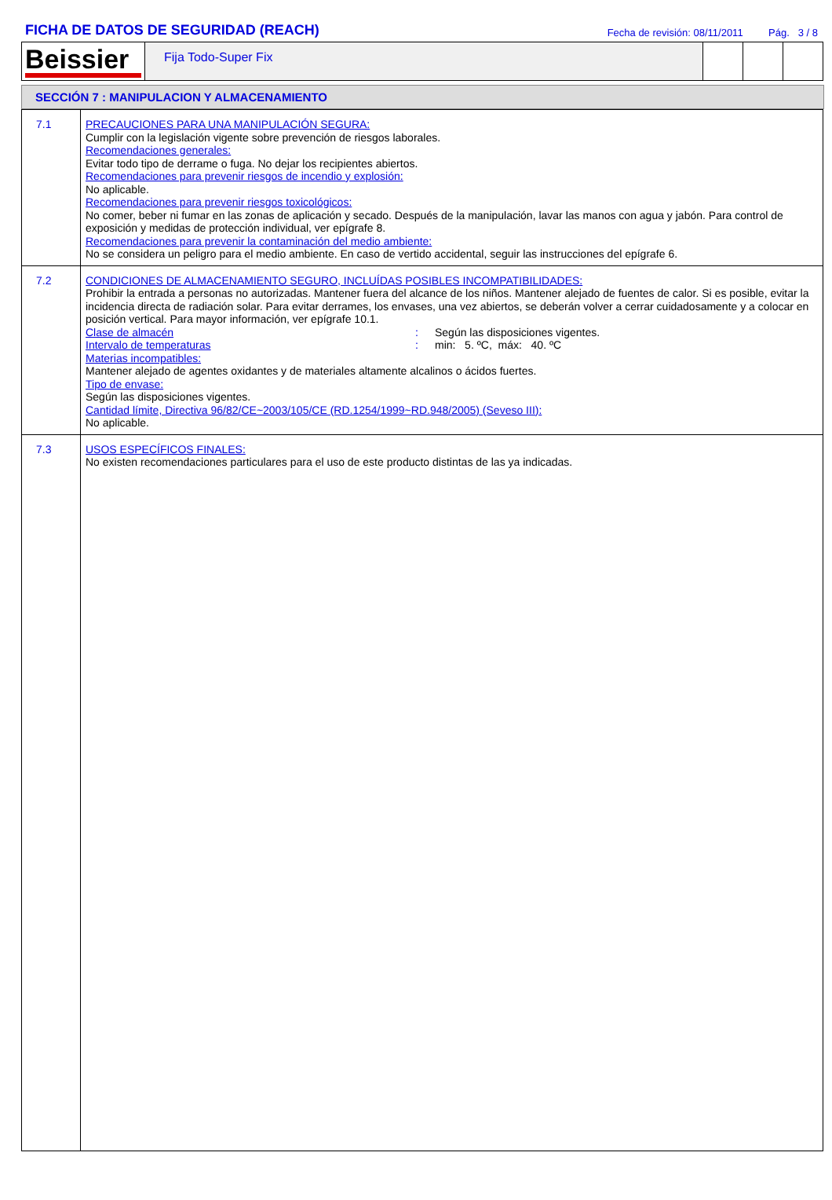FICHA DE DATOS DE SEGURIDAD (REACH)
Fecha de revisión: 08/11/2011 Pág. 3 / 8
Beissier
Fija Todo-Super Fix
SECCIÓN 7 : MANIPULACION Y ALMACENAMIENTO
| 7.1 | PRECAUCIONES PARA UNA MANIPULACIÓN SEGURA: Cumplir con la legislación vigente sobre prevención de riesgos laborales. Recomendaciones generales: Evitar todo tipo de derrame o fuga. No dejar los recipientes abiertos. Recomendaciones para prevenir riesgos de incendio y explosión: No aplicable. Recomendaciones para prevenir riesgos toxicológicos: No comer, beber ni fumar en las zonas de aplicación y secado. Después de la manipulación, lavar las manos con agua y jabón. Para control de exposición y medidas de protección individual, ver epígrafe 8. Recomendaciones para prevenir la contaminación del medio ambiente: No se considera un peligro para el medio ambiente. En caso de vertido accidental, seguir las instrucciones del epígrafe 6. |
| 7.2 | CONDICIONES DE ALMACENAMIENTO SEGURO, INCLUÍDAS POSIBLES INCOMPATIBILIDADES: Prohibir la entrada a personas no autorizadas. Mantener fuera del alcance de los niños. Mantener alejado de fuentes de calor. Si es posible, evitar la incidencia directa de radiación solar. Para evitar derrames, los envases, una vez abiertos, se deberán volver a cerrar cuidadosamente y a colocar en posición vertical. Para mayor información, ver epígrafe 10.1. Clase de almacén : Según las disposiciones vigentes. Intervalo de temperaturas : min: 5. ºC, máx: 40. ºC Materias incompatibles: Mantener alejado de agentes oxidantes y de materiales altamente alcalinos o ácidos fuertes. Tipo de envase: Según las disposiciones vigentes. Cantidad límite, Directiva 96/82/CE~2003/105/CE (RD.1254/1999~RD.948/2005) (Seveso III): No aplicable. |
| 7.3 | USOS ESPECÍFICOS FINALES: No existen recomendaciones particulares para el uso de este producto distintas de las ya indicadas. |